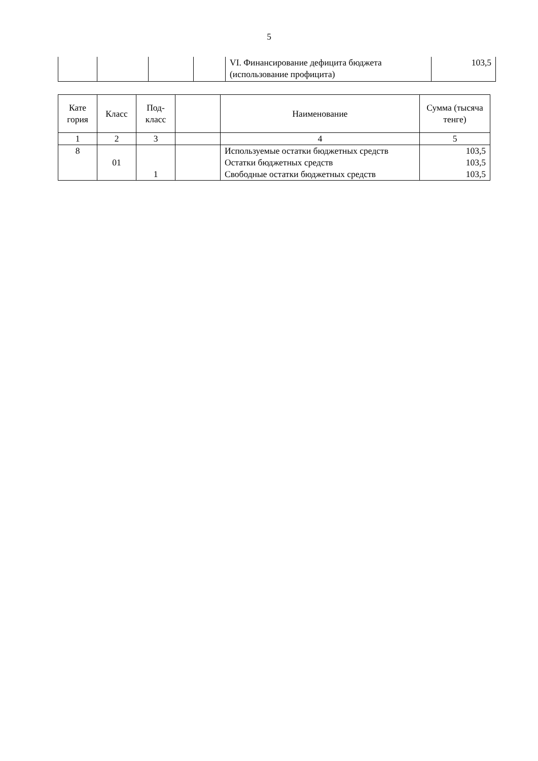5
| | | | | VI. Финансирование дефицита бюджета (использование профицита) | 103,5 |
| Кате гория | Класс | Под-класс | | Наименование | Сумма (тысяча тенге) |
| --- | --- | --- | --- | --- | --- |
| 1 | 2 | 3 | | 4 | 5 |
| 8 | | | | Используемые остатки бюджетных средств | 103,5 |
| | 01 | | | Остатки бюджетных средств | 103,5 |
| | | 1 | | Свободные остатки бюджетных средств | 103,5 |